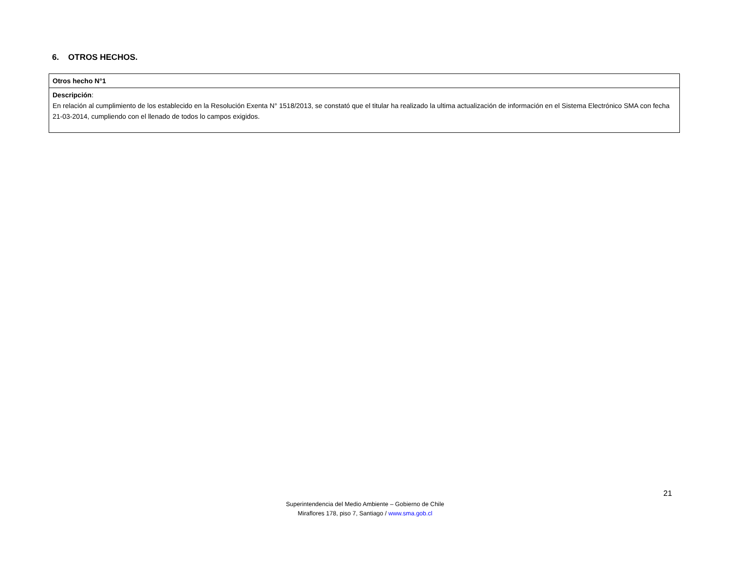6. OTROS HECHOS.
| Otros hecho N°1 |
| Descripción : En relación al cumplimiento de los establecido en la Resolución Exenta N° 1518/2013, se constató que el titular ha realizado la ultima actualización de información en el Sistema Electrónico SMA con fecha 21-03-2014, cumpliendo con el llenado de todos lo campos exigidos. |
21
Superintendencia del Medio Ambiente – Gobierno de Chile
Miraflores 178, piso 7, Santiago / www.sma.gob.cl